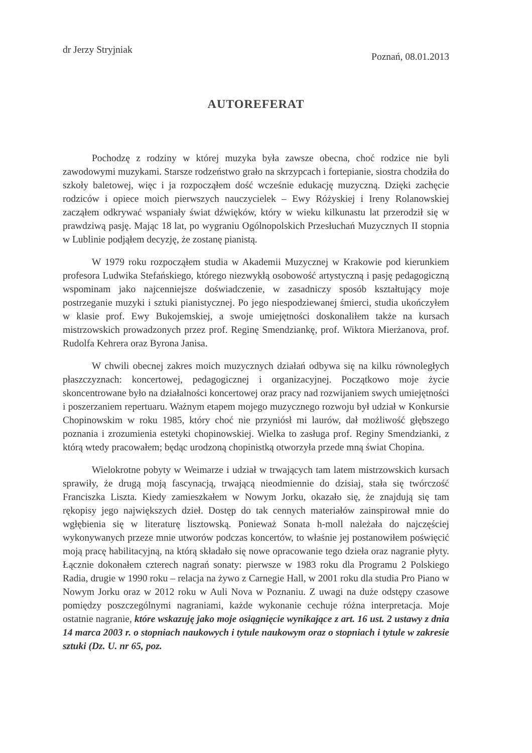dr Jerzy Stryjniak
Poznań, 08.01.2013
AUTOREFERAT
Pochodzę z rodziny w której muzyka była zawsze obecna, choć rodzice nie byli zawodowymi muzykami. Starsze rodzeństwo grało na skrzypcach i fortepianie, siostra chodziła do szkoły baletowej, więc i ja rozpocząłem dość wcześnie edukację muzyczną. Dzięki zachęcie rodziców i opiece moich pierwszych nauczycielek – Ewy Różyskiej i Ireny Rolanowskiej zacząłem odkrywać wspaniały świat dźwięków, który w wieku kilkunastu lat przerodził się w prawdziwą pasję. Mając 18 lat, po wygraniu Ogólnopolskich Przesłuchań Muzycznych II stopnia w Lublinie podjąłem decyzję, że zostanę pianistą.
W 1979 roku rozpocząłem studia w Akademii Muzycznej w Krakowie pod kierunkiem profesora Ludwika Stefańskiego, którego niezwykłą osobowość artystyczną i pasję pedagogiczną wspominam jako najcenniejsze doświadczenie, w zasadniczy sposób kształtujący moje postrzeganie muzyki i sztuki pianistycznej. Po jego niespodziewanej śmierci, studia ukończyłem w klasie prof. Ewy Bukojemskiej, a swoje umiejętności doskonaliłem także na kursach mistrzowskich prowadzonych przez prof. Reginę Smendziankę, prof. Wiktora Mierżanova, prof. Rudolfa Kehrera oraz Byrona Janisa.
W chwili obecnej zakres moich muzycznych działań odbywa się na kilku równoległych płaszczyznach: koncertowej, pedagogicznej i organizacyjnej. Początkowo moje życie skoncentrowane było na działalności koncertowej oraz pracy nad rozwijaniem swych umiejętności i poszerzaniem repertuaru. Ważnym etapem mojego muzycznego rozwoju był udział w Konkursie Chopinowskim w roku 1985, który choć nie przyniósł mi laurów, dał możliwość głębszego poznania i zrozumienia estetyki chopinowskiej. Wielka to zasługa prof. Reginy Smendzianki, z którą wtedy pracowałem; będąc urodzoną chopinistką otworzyła przede mną świat Chopina.
Wielokrotne pobyty w Weimarze i udział w trwających tam latem mistrzowskich kursach sprawiły, że drugą moją fascynacją, trwającą nieodmiennie do dzisiaj, stała się twórczość Franciszka Liszta. Kiedy zamieszkałem w Nowym Jorku, okazało się, że znajdują się tam rękopisy jego największych dzieł. Dostęp do tak cennych materiałów zainspirował mnie do wgłębienia się w literaturę lisztowską. Ponieważ Sonata h-moll należała do najczęściej wykonywanych przeze mnie utworów podczas koncertów, to właśnie jej postanowiłem poświęcić moją pracę habilitacyjną, na którą składało się nowe opracowanie tego dzieła oraz nagranie płyty. Łącznie dokonałem czterech nagrań sonaty: pierwsze w 1983 roku dla Programu 2 Polskiego Radia, drugie w 1990 roku – relacja na żywo z Carnegie Hall, w 2001 roku dla studia Pro Piano w Nowym Jorku oraz w 2012 roku w Auli Nova w Poznaniu. Z uwagi na duże odstępy czasowe pomiędzy poszczególnymi nagraniami, każde wykonanie cechuje różna interpretacja. Moje ostatnie nagranie, które wskazuję jako moje osiągnięcie wynikające z art. 16 ust. 2 ustawy z dnia 14 marca 2003 r. o stopniach naukowych i tytule naukowym oraz o stopniach i tytule w zakresie sztuki (Dz. U. nr 65, poz.